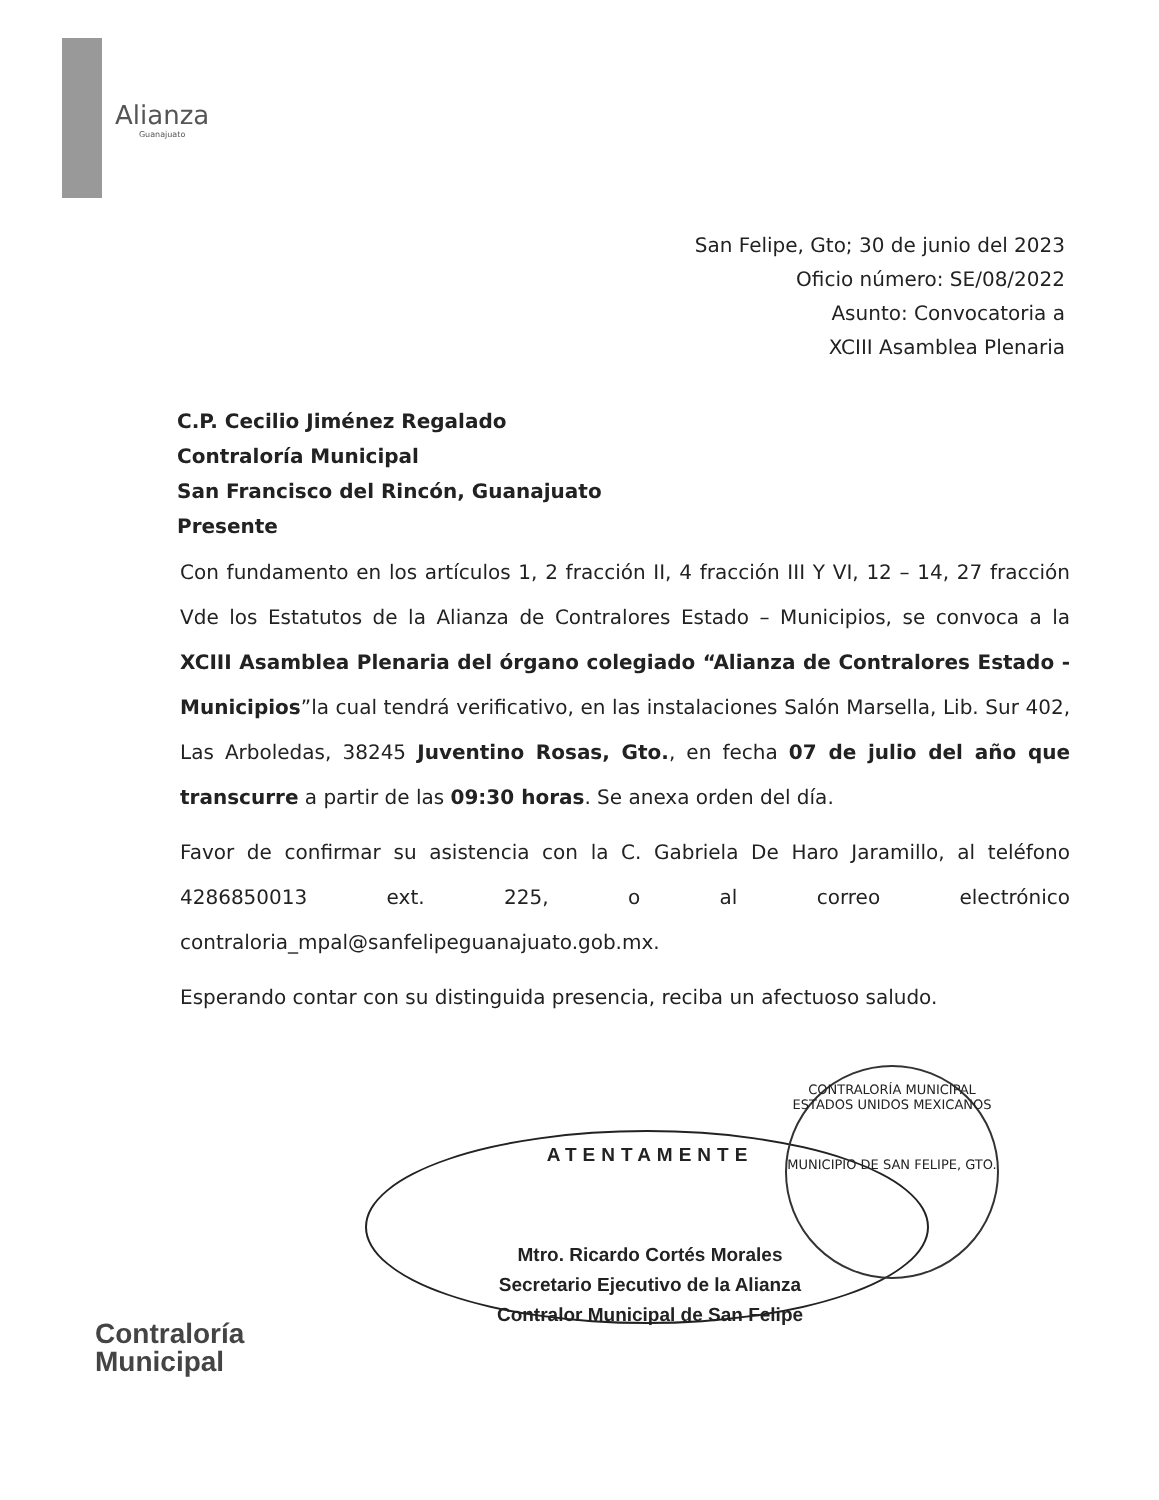Alianza
Guanajuato
San Felipe, Gto; 30 de junio del 2023
Oficio número: SE/08/2022
Asunto: Convocatoria a
XCIII Asamblea Plenaria
C.P. Cecilio Jiménez Regalado
Contraloría Municipal
San Francisco del Rincón, Guanajuato
Presente
Con fundamento en los artículos 1, 2 fracción II, 4 fracción III Y VI, 12 – 14, 27 fracción Vde los Estatutos de la Alianza de Contralores Estado – Municipios, se convoca a la XCIII Asamblea Plenaria del órgano colegiado “Alianza de Contralores Estado - Municipios”la cual tendrá verificativo, en las instalaciones Salón Marsella, Lib. Sur 402, Las Arboledas, 38245 Juventino Rosas, Gto., en fecha 07 de julio del año que transcurre a partir de las 09:30 horas. Se anexa orden del día.
Favor de confirmar su asistencia con la C. Gabriela De Haro Jaramillo, al teléfono 4286850013 ext. 225, o al correo electrónico contraloria_mpal@sanfelipeguanajuato.gob.mx.
Esperando contar con su distinguida presencia, reciba un afectuoso saludo.
CONTRALORÍA MUNICIPAL
ESTADOS UNIDOS MEXICANOS
MUNICIPIO DE SAN FELIPE, GTO.
ATENTAMENTE
Mtro. Ricardo Cortés Morales
Secretario Ejecutivo de la Alianza
Contralor Municipal de San Felipe
Contraloría
Municipal